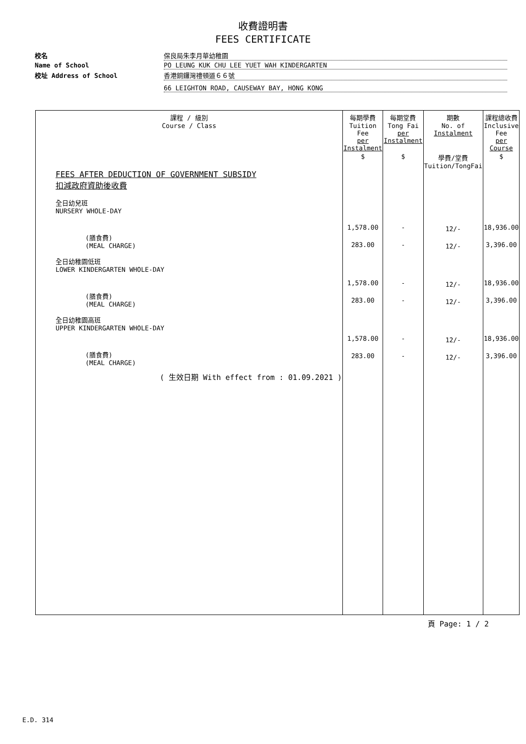收費證明書
FEES CERTIFICATE
校名
保良局朱李月華幼稚園
Name of School
PO LEUNG KUK CHU LEE YUET WAH KINDERGARTEN
校址 Address of School
香港銅鑼灣禮頓道６６號
66 LEIGHTON ROAD, CAUSEWAY BAY, HONG KONG
| 課程 / 級別 Course / Class | 每期學費 Tuition Fee per Instalment | 每期堂費 Tong Fai per Instalment | 期數 No. of Instalment | 課程總收費 Inclusive Fee per Course |
| --- | --- | --- | --- | --- |
| FEES AFTER DEDUCTION OF GOVERNMENT SUBSIDY 扣減政府資助後收費 全日幼兒班 NURSERY WHOLE-DAY (膳食費) (MEAL CHARGE) 全日幼稚園低班 LOWER KINDERGARTEN WHOLE-DAY (膳食費) (MEAL CHARGE) 全日幼稚園高班 UPPER KINDERGARTEN WHOLE-DAY (膳食費) (MEAL CHARGE) ( 生效日期 With effect from : 01.09.2021 ) | $ 1,578.00 283.00 1,578.00 283.00 1,578.00 283.00 | $ - - - - - - | 學費/堂費 Tuition/TongFai 12/- 12/- 12/- 12/- 12/- 12/- | $ 18,936.00 3,396.00 18,936.00 3,396.00 18,936.00 3,396.00 |
頁 Page: 1 / 2
E.D. 314